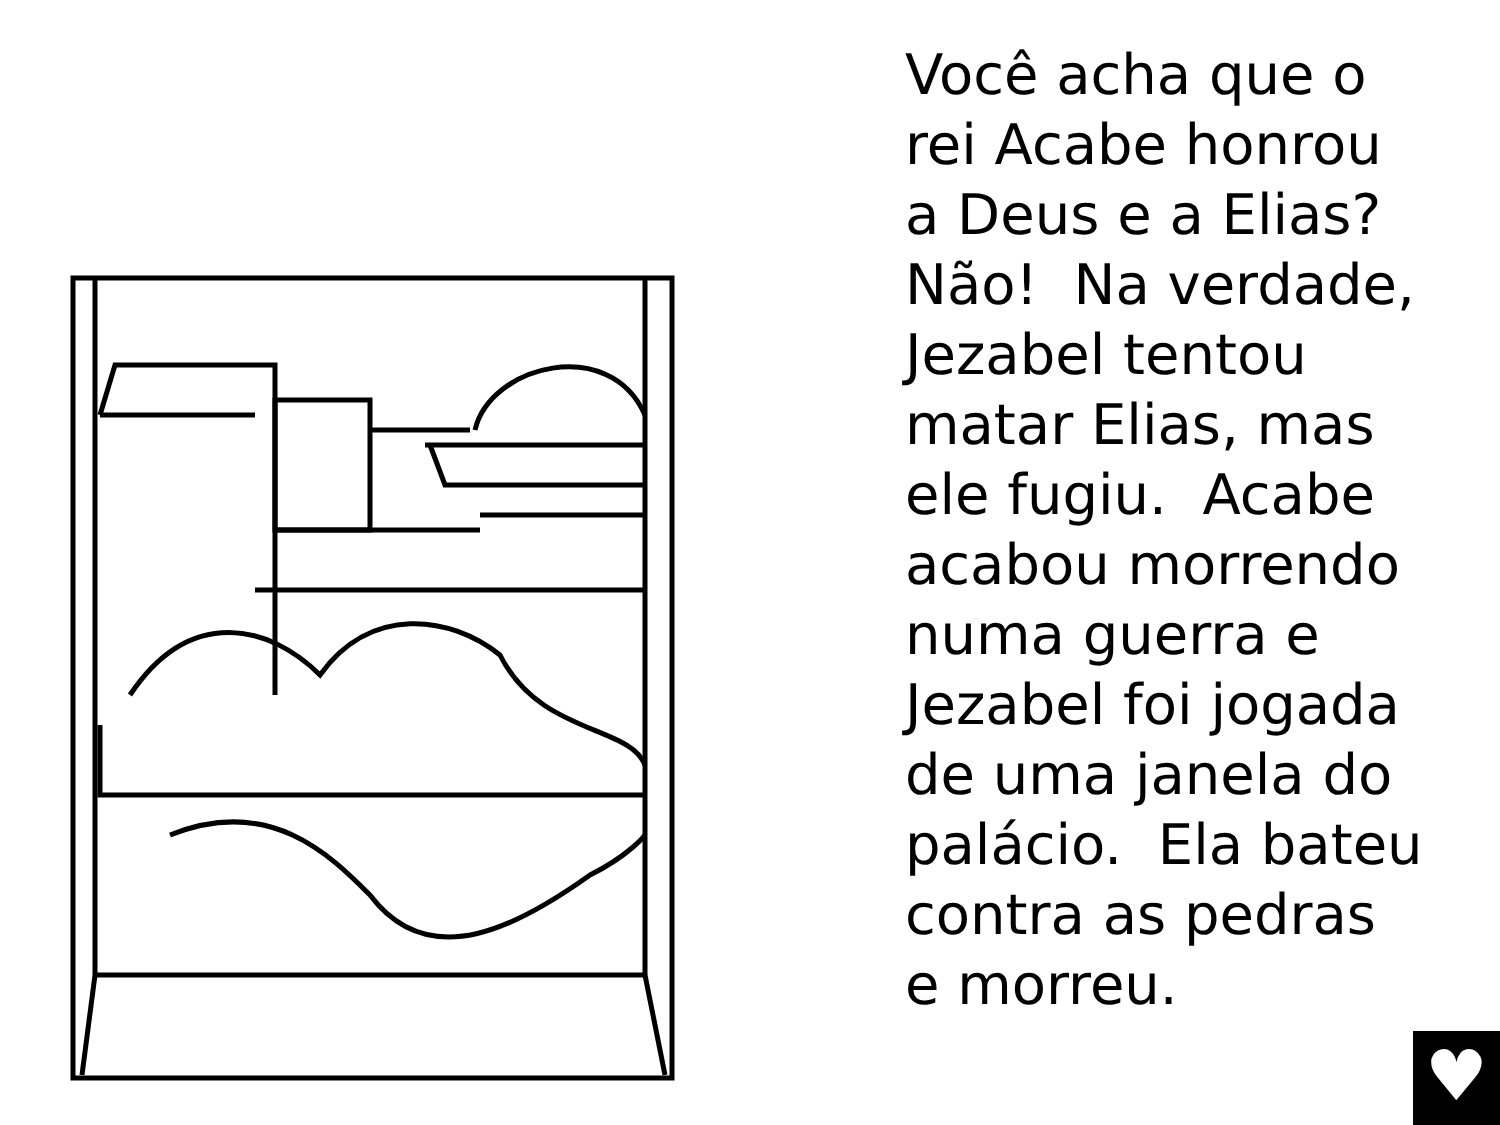Você acha que o
rei Acabe honrou
a Deus e a Elias?
Não! Na verdade,
Jezabel tentou
matar Elias, mas
ele fugiu. Acabe
acabou morrendo
numa guerra e
Jezabel foi jogada
de uma janela do
palácio. Ela bateu
contra as pedras
e morreu.
♥